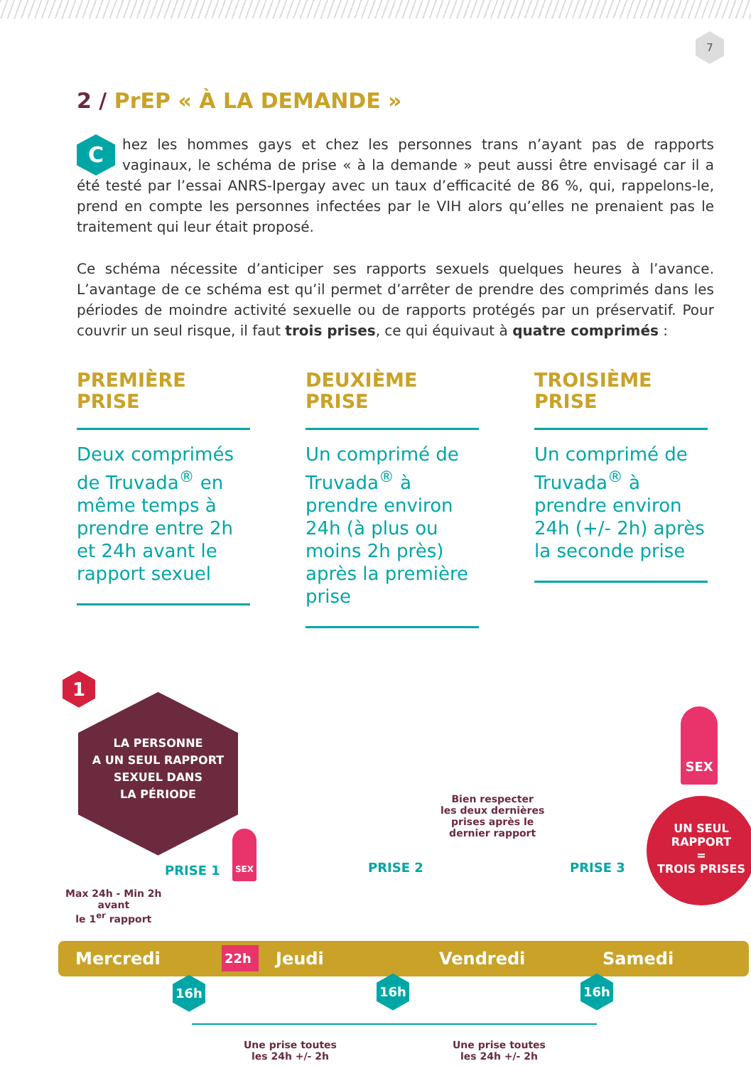7
2 / PrEP « À LA DEMANDE »
Chez les hommes gays et chez les personnes trans n’ayant pas de rapports vaginaux, le schéma de prise « à la demande » peut aussi être envisagé car il a été testé par l’essai ANRS-Ipergay avec un taux d’efficacité de 86 %, qui, rappelons-le, prend en compte les personnes infectées par le VIH alors qu’elles ne prenaient pas le traitement qui leur était proposé.
Ce schéma nécessite d’anticiper ses rapports sexuels quelques heures à l’avance. L’avantage de ce schéma est qu’il permet d’arrêter de prendre des comprimés dans les périodes de moindre activité sexuelle ou de rapports protégés par un préservatif. Pour couvrir un seul risque, il faut trois prises, ce qui équivaut à quatre comprimés :
PREMIÈRE
PRISE
Deux comprimés de Truvada<sup>®</sup> en même temps à prendre entre 2h et 24h avant le rapport sexuel
DEUXIÈME
PRISE
Un comprimé de Truvada<sup>®</sup> à prendre environ 24h (à plus ou moins 2h près) après la première prise
TROISIÈME
PRISE
Un comprimé de Truvada<sup>®</sup> à prendre environ 24h (+/- 2h) après la seconde prise
1
LA PERSONNE
A UN SEUL RAPPORT
SEXUEL DANS
LA PÉRIODE
SEX
UN SEUL
RAPPORT
=
TROIS PRISES
Bien respecter
les deux dernières
prises après le
dernier rapport
SEX
PRISE 1 PRISE 2 PRISE 3
Max 24h - Min 2h
avant
le 1<sup>er</sup> rapport
Mercredi 22h Jeudi Vendredi Samedi
16h 16h 16h
Une prise toutes
les 24h +/- 2h
Une prise toutes
les 24h +/- 2h